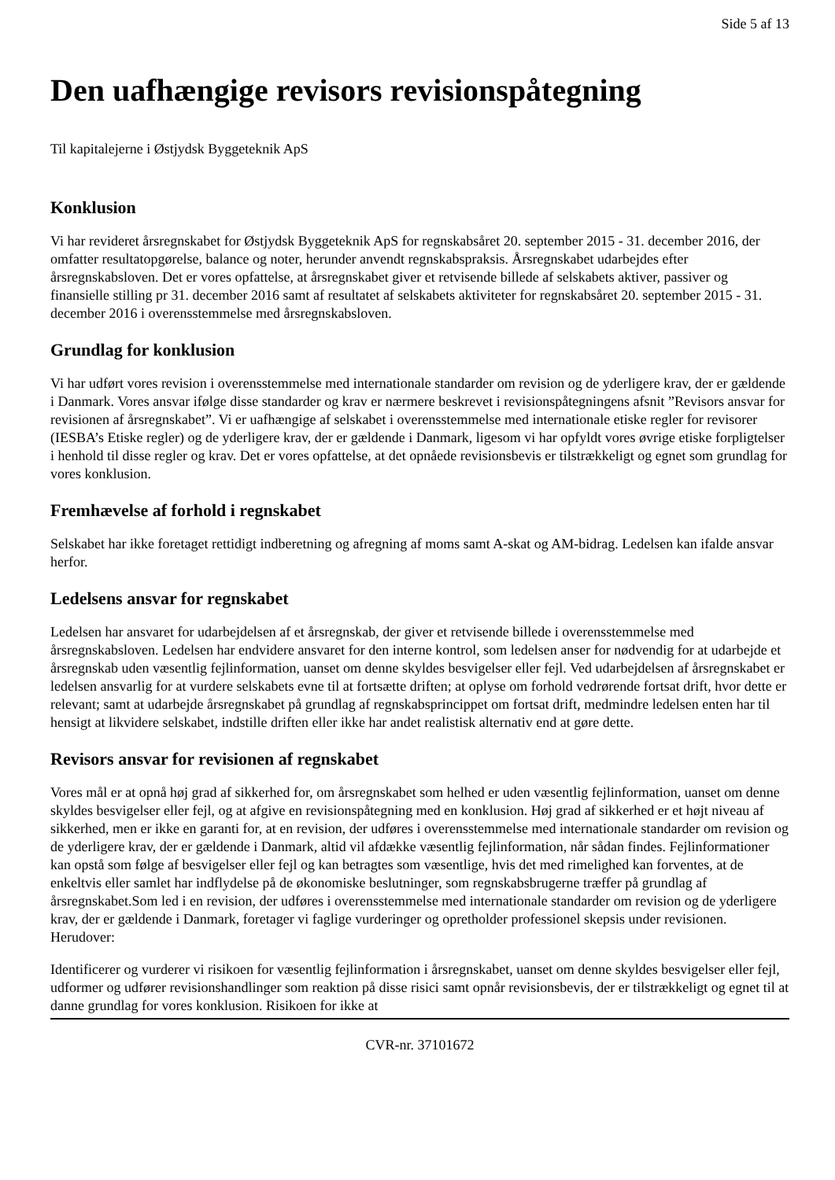Side 5 af 13
Den uafhængige revisors revisionspåtegning
Til kapitalejerne i Østjydsk Byggeteknik ApS
Konklusion
Vi har revideret årsregnskabet for Østjydsk Byggeteknik ApS for regnskabsåret 20. september 2015 - 31. december 2016, der omfatter resultatopgørelse, balance og noter, herunder anvendt regnskabspraksis. Årsregnskabet udarbejdes efter årsregnskabsloven. Det er vores opfattelse, at årsregnskabet giver et retvisende billede af selskabets aktiver, passiver og finansielle stilling pr 31. december 2016 samt af resultatet af selskabets aktiviteter for regnskabsåret 20. september 2015 - 31. december 2016 i overensstemmelse med årsregnskabsloven.
Grundlag for konklusion
Vi har udført vores revision i overensstemmelse med internationale standarder om revision og de yderligere krav, der er gældende i Danmark. Vores ansvar ifølge disse standarder og krav er nærmere beskrevet i revisionspåtegningens afsnit ”Revisors ansvar for revisionen af årsregnskabet”. Vi er uafhængige af selskabet i overensstemmelse med internationale etiske regler for revisorer (IESBA’s Etiske regler) og de yderligere krav, der er gældende i Danmark, ligesom vi har opfyldt vores øvrige etiske forpligtelser i henhold til disse regler og krav. Det er vores opfattelse, at det opnåede revisionsbevis er tilstrækkeligt og egnet som grundlag for vores konklusion.
Fremhævelse af forhold i regnskabet
Selskabet har ikke foretaget rettidigt indberetning og afregning af moms samt A-skat og AM-bidrag. Ledelsen kan ifalde ansvar herfor.
Ledelsens ansvar for regnskabet
Ledelsen har ansvaret for udarbejdelsen af et årsregnskab, der giver et retvisende billede i overensstemmelse med årsregnskabsloven. Ledelsen har endvidere ansvaret for den interne kontrol, som ledelsen anser for nødvendig for at udarbejde et årsregnskab uden væsentlig fejlinformation, uanset om denne skyldes besvigelser eller fejl. Ved udarbejdelsen af årsregnskabet er ledelsen ansvarlig for at vurdere selskabets evne til at fortsætte driften; at oplyse om forhold vedrørende fortsat drift, hvor dette er relevant; samt at udarbejde årsregnskabet på grundlag af regnskabsprincippet om fortsat drift, medmindre ledelsen enten har til hensigt at likvidere selskabet, indstille driften eller ikke har andet realistisk alternativ end at gøre dette.
Revisors ansvar for revisionen af regnskabet
Vores mål er at opnå høj grad af sikkerhed for, om årsregnskabet som helhed er uden væsentlig fejlinformation, uanset om denne skyldes besvigelser eller fejl, og at afgive en revisionspåtegning med en konklusion. Høj grad af sikkerhed er et højt niveau af sikkerhed, men er ikke en garanti for, at en revision, der udføres i overensstemmelse med internationale standarder om revision og de yderligere krav, der er gældende i Danmark, altid vil afdække væsentlig fejlinformation, når sådan findes. Fejlinformationer kan opstå som følge af besvigelser eller fejl og kan betragtes som væsentlige, hvis det med rimelighed kan forventes, at de enkeltvis eller samlet har indflydelse på de økonomiske beslutninger, som regnskabsbrugerne træffer på grundlag af årsregnskabet.Som led i en revision, der udføres i overensstemmelse med internationale standarder om revision og de yderligere krav, der er gældende i Danmark, foretager vi faglige vurderinger og opretholder professionel skepsis under revisionen. Herudover:
Identificerer og vurderer vi risikoen for væsentlig fejlinformation i årsregnskabet, uanset om denne skyldes besvigelser eller fejl, udformer og udfører revisionshandlinger som reaktion på disse risici samt opnår revisionsbevis, der er tilstrækkeligt og egnet til at danne grundlag for vores konklusion. Risikoen for ikke at
CVR-nr. 37101672